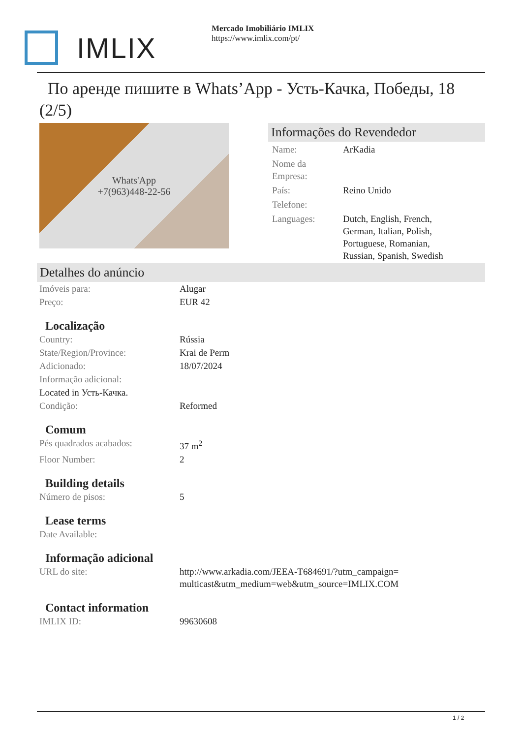IMLIX
Mercado Imobiliário IMLIX
https://www.imlix.com/pt/
По аренде пишите в Whats’App - Усть-Качка, Победы, 18 (2/5)
Whats'App
+7(963)448-22-56
Informações do Revendedor
| Name: | ArKadia |
| Nome da Empresa: | |
| País: | Reino Unido |
| Telefone: | |
| Languages: | Dutch, English, French, German, Italian, Polish, Portuguese, Romanian, Russian, Spanish, Swedish |
Detalhes do anúncio
| Imóveis para: | Alugar |
| Preço: | EUR 42 |
Localização
| Country: | Rússia |
| State/Region/Province: | Krai de Perm |
| Adicionado: | 18/07/2024 |
| Informação adicional: | |
| Located in Усть-Качка. | |
| Condição: | Reformed |
Comum
| Pés quadrados acabados: | 37 m<sup>2</sup> |
| Floor Number: | 2 |
Building details
| Número de pisos: | 5 |
Lease terms
| Date Available: | |
Informação adicional
| URL do site: | http://www.arkadia.com/JEEA-T684691/?utm_campaign=multicast&utm_medium=web&utm_source=IMLIX.COM |
Contact information
| IMLIX ID: | 99630608 |
1 / 2